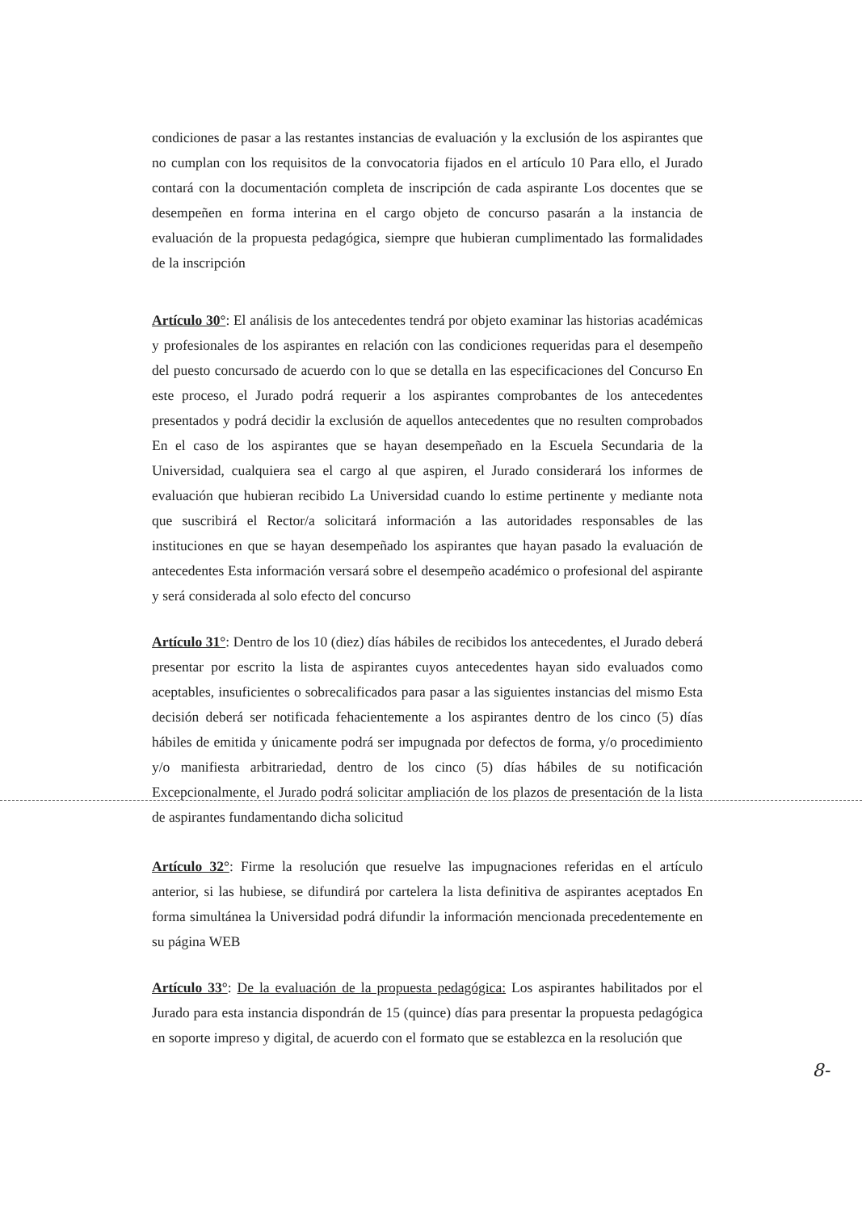condiciones de pasar a las restantes instancias de evaluación y la exclusión de los aspirantes que no cumplan con los requisitos de la convocatoria fijados en el artículo 10 Para ello, el Jurado contará con la documentación completa de inscripción de cada aspirante Los docentes que se desempeñen en forma interina en el cargo objeto de concurso pasarán a la instancia de evaluación de la propuesta pedagógica, siempre que hubieran cumplimentado las formalidades de la inscripción
Artículo 30°: El análisis de los antecedentes tendrá por objeto examinar las historias académicas y profesionales de los aspirantes en relación con las condiciones requeridas para el desempeño del puesto concursado de acuerdo con lo que se detalla en las especificaciones del Concurso En este proceso, el Jurado podrá requerir a los aspirantes comprobantes de los antecedentes presentados y podrá decidir la exclusión de aquellos antecedentes que no resulten comprobados En el caso de los aspirantes que se hayan desempeñado en la Escuela Secundaria de la Universidad, cualquiera sea el cargo al que aspiren, el Jurado considerará los informes de evaluación que hubieran recibido La Universidad cuando lo estime pertinente y mediante nota que suscribirá el Rector/a solicitará información a las autoridades responsables de las instituciones en que se hayan desempeñado los aspirantes que hayan pasado la evaluación de antecedentes Esta información versará sobre el desempeño académico o profesional del aspirante y será considerada al solo efecto del concurso
Artículo 31°: Dentro de los 10 (diez) días hábiles de recibidos los antecedentes, el Jurado deberá presentar por escrito la lista de aspirantes cuyos antecedentes hayan sido evaluados como aceptables, insuficientes o sobrecalificados para pasar a las siguientes instancias del mismo Esta decisión deberá ser notificada fehacientemente a los aspirantes dentro de los cinco (5) días hábiles de emitida y únicamente podrá ser impugnada por defectos de forma, y/o procedimiento y/o manifiesta arbitrariedad, dentro de los cinco (5) días hábiles de su notificación Excepcionalmente, el Jurado podrá solicitar ampliación de los plazos de presentación de la lista de aspirantes fundamentando dicha solicitud
Artículo 32°: Firme la resolución que resuelve las impugnaciones referidas en el artículo anterior, si las hubiese, se difundirá por cartelera la lista definitiva de aspirantes aceptados En forma simultánea la Universidad podrá difundir la información mencionada precedentemente en su página WEB
Artículo 33°: De la evaluación de la propuesta pedagógica: Los aspirantes habilitados por el Jurado para esta instancia dispondrán de 15 (quince) días para presentar la propuesta pedagógica en soporte impreso y digital, de acuerdo con el formato que se establezca en la resolución que
8-